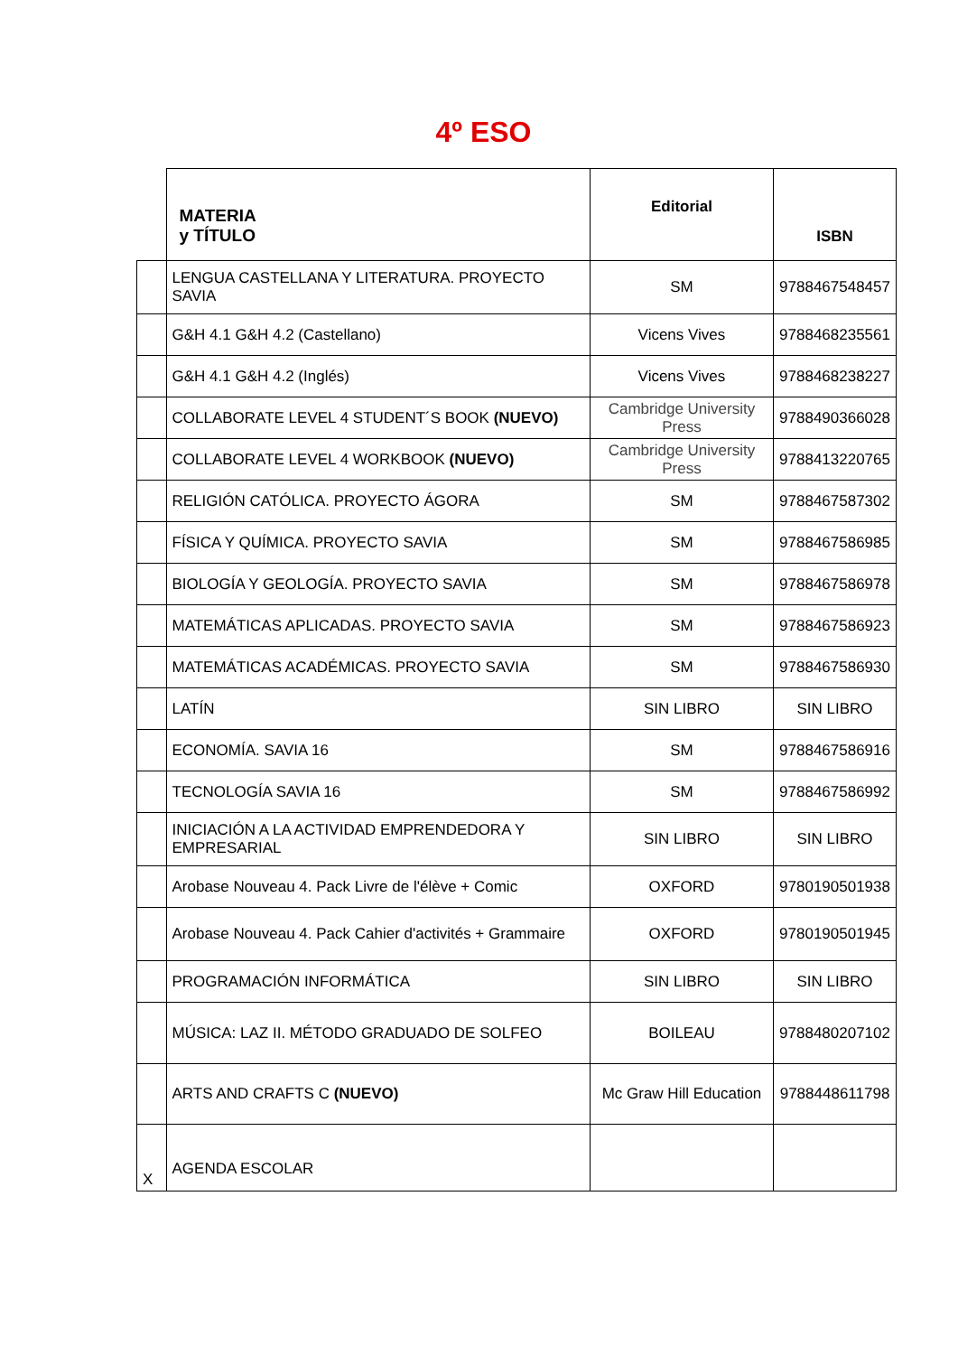4º ESO
| | MATERIA y TÍTULO | Editorial | ISBN |
| | LENGUA CASTELLANA Y LITERATURA. PROYECTO SAVIA | SM | 9788467548457 |
| | G&H 4.1 G&H 4.2 (Castellano) | Vicens Vives | 9788468235561 |
| | G&H 4.1 G&H 4.2 (Inglés) | Vicens Vives | 9788468238227 |
| | COLLABORATE LEVEL 4 STUDENT´S BOOK (NUEVO) | Cambridge University Press | 9788490366028 |
| | COLLABORATE LEVEL 4 WORKBOOK (NUEVO) | Cambridge University Press | 9788413220765 |
| | RELIGIÓN CATÓLICA. PROYECTO ÁGORA | SM | 9788467587302 |
| | FÍSICA Y QUÍMICA. PROYECTO SAVIA | SM | 9788467586985 |
| | BIOLOGÍA Y GEOLOGÍA. PROYECTO SAVIA | SM | 9788467586978 |
| | MATEMÁTICAS APLICADAS. PROYECTO SAVIA | SM | 9788467586923 |
| | MATEMÁTICAS ACADÉMICAS. PROYECTO SAVIA | SM | 9788467586930 |
| | LATÍN | SIN LIBRO | SIN LIBRO |
| | ECONOMÍA. SAVIA 16 | SM | 9788467586916 |
| | TECNOLOGÍA SAVIA 16 | SM | 9788467586992 |
| | INICIACIÓN A LA ACTIVIDAD EMPRENDEDORA Y EMPRESARIAL | SIN LIBRO | SIN LIBRO |
| | Arobase Nouveau 4. Pack Livre de l'élève + Comic | OXFORD | 9780190501938 |
| | Arobase Nouveau 4. Pack Cahier d'activités + Grammaire | OXFORD | 9780190501945 |
| | PROGRAMACIÓN INFORMÁTICA | SIN LIBRO | SIN LIBRO |
| | MÚSICA: LAZ II. MÉTODO GRADUADO DE SOLFEO | BOILEAU | 9788480207102 |
| | ARTS AND CRAFTS C (NUEVO) | Mc Graw Hill Education | 9788448611798 |
| X | AGENDA ESCOLAR | | |